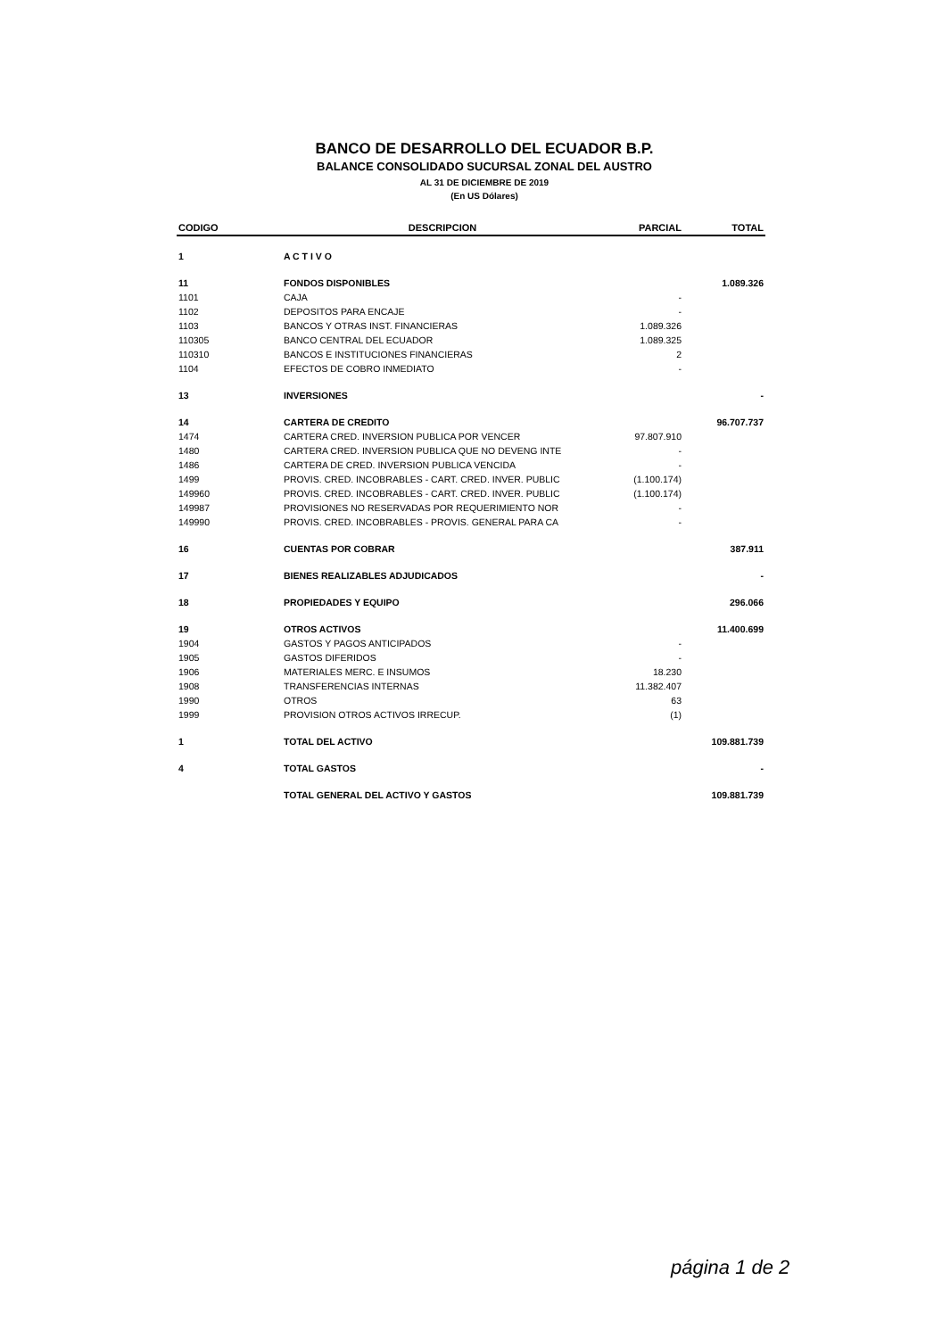BANCO DE DESARROLLO DEL ECUADOR B.P.
BALANCE CONSOLIDADO SUCURSAL ZONAL DEL AUSTRO
AL 31 DE DICIEMBRE DE 2019
(En US Dólares)
| CODIGO | DESCRIPCION | PARCIAL | TOTAL |
| --- | --- | --- | --- |
| 1 | A C T I V O | | |
| 11 | FONDOS DISPONIBLES | | 1.089.326 |
| 1101 | CAJA | - | |
| 1102 | DEPOSITOS PARA ENCAJE | - | |
| 1103 | BANCOS Y OTRAS INST. FINANCIERAS | 1.089.326 | |
| 110305 | BANCO CENTRAL DEL ECUADOR | 1.089.325 | |
| 110310 | BANCOS E INSTITUCIONES FINANCIERAS | 2 | |
| 1104 | EFECTOS DE COBRO INMEDIATO | - | |
| 13 | INVERSIONES | | - |
| 14 | CARTERA DE CREDITO | | 96.707.737 |
| 1474 | CARTERA CRED. INVERSION PUBLICA POR VENCER | 97.807.910 | |
| 1480 | CARTERA CRED. INVERSION PUBLICA QUE NO DEVENG INTE | - | |
| 1486 | CARTERA DE CRED. INVERSION PUBLICA VENCIDA | - | |
| 1499 | PROVIS. CRED. INCOBRABLES - CART. CRED. INVER. PUBLIC | (1.100.174) | |
| 149960 | PROVIS. CRED. INCOBRABLES - CART. CRED. INVER. PUBLIC | (1.100.174) | |
| 149987 | PROVISIONES NO RESERVADAS POR REQUERIMIENTO NOR | - | |
| 149990 | PROVIS. CRED. INCOBRABLES - PROVIS. GENERAL PARA CA | - | |
| 16 | CUENTAS POR COBRAR | | 387.911 |
| 17 | BIENES REALIZABLES ADJUDICADOS | | - |
| 18 | PROPIEDADES Y EQUIPO | | 296.066 |
| 19 | OTROS ACTIVOS | | 11.400.699 |
| 1904 | GASTOS Y PAGOS ANTICIPADOS | - | |
| 1905 | GASTOS DIFERIDOS | - | |
| 1906 | MATERIALES MERC. E INSUMOS | 18.230 | |
| 1908 | TRANSFERENCIAS INTERNAS | 11.382.407 | |
| 1990 | OTROS | 63 | |
| 1999 | PROVISION OTROS ACTIVOS IRRECUP. | (1) | |
| 1 | TOTAL DEL ACTIVO | | 109.881.739 |
| 4 | TOTAL GASTOS | | - |
| | TOTAL GENERAL DEL ACTIVO Y GASTOS | | 109.881.739 |
página 1 de 2